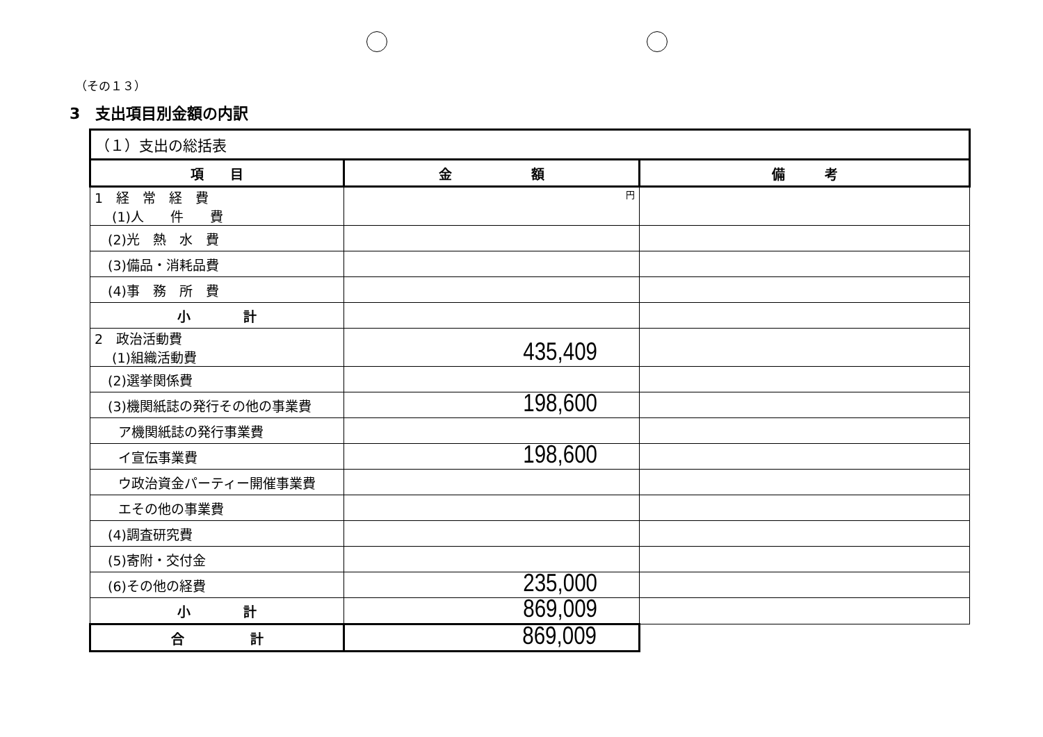（その１３）
3　支出項目別金額の内訳
| （１）支出の総括表 | | |
| 項 目 | 金 額 | 備 考 |
| 1 経 常 経 費 (1)人 件 費 | 円 | |
| (2)光 熱 水 費 | | |
| (3)備品・消耗品費 | | |
| (4)事 務 所 費 | | |
| 小 計 | | |
| 2 政治活動費 (1)組織活動費 | 435,409 | |
| (2)選挙関係費 | | |
| (3)機関紙誌の発行その他の事業費 | 198,600 | |
| ア機関紙誌の発行事業費 | | |
| イ宣伝事業費 | 198,600 | |
| ウ政治資金パーティー開催事業費 | | |
| エその他の事業費 | | |
| (4)調査研究費 | | |
| (5)寄附・交付金 | | |
| (6)その他の経費 | 235,000 | |
| 小 計 | 869,009 | |
| 合 計 | 869,009 | |